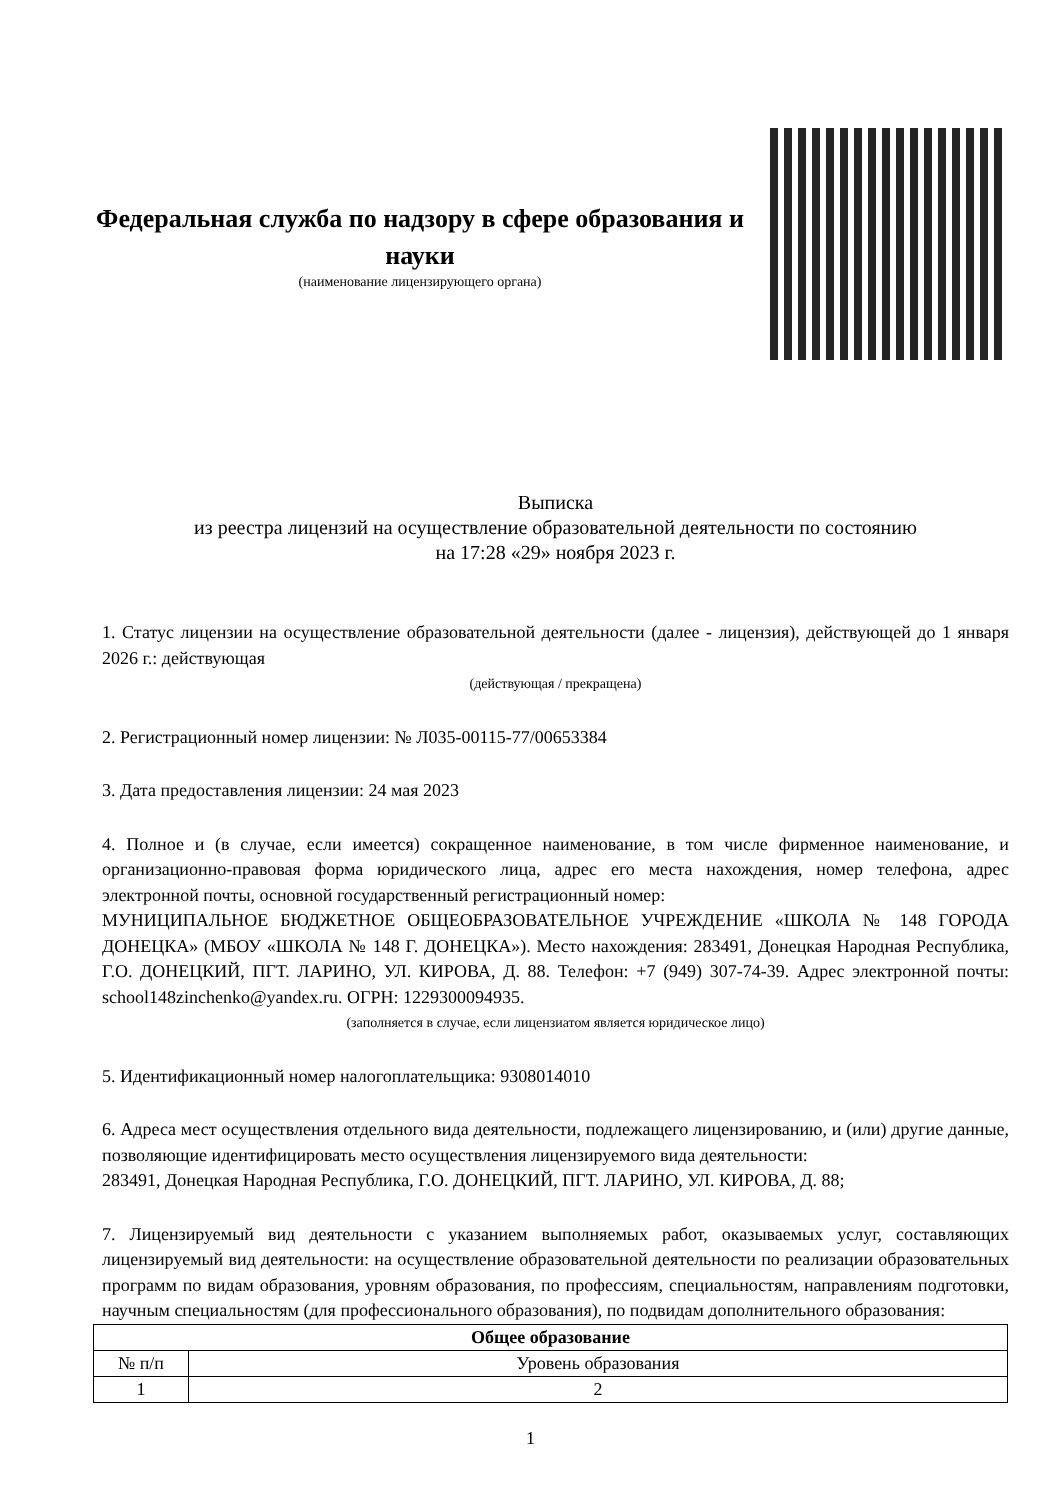Федеральная служба по надзору в сфере образования и науки
(наименование лицензирующего органа)
Выписка
из реестра лицензий на осуществление образовательной деятельности по состоянию
на 17:28 «29» ноября 2023 г.
1. Статус лицензии на осуществление образовательной деятельности (далее - лицензия), действующей до 1 января 2026 г.: действующая
(действующая / прекращена)
2. Регистрационный номер лицензии: № Л035-00115-77/00653384
3. Дата предоставления лицензии: 24 мая 2023
4. Полное и (в случае, если имеется) сокращенное наименование, в том числе фирменное наименование, и организационно-правовая форма юридического лица, адрес его места нахождения, номер телефона, адрес электронной почты, основной государственный регистрационный номер:
МУНИЦИПАЛЬНОЕ БЮДЖЕТНОЕ ОБЩЕОБРАЗОВАТЕЛЬНОЕ УЧРЕЖДЕНИЕ «ШКОЛА № 148 ГОРОДА ДОНЕЦКА» (МБОУ «ШКОЛА № 148 Г. ДОНЕЦКА»). Место нахождения: 283491, Донецкая Народная Республика, Г.О. ДОНЕЦКИЙ, ПГТ. ЛАРИНО, УЛ. КИРОВА, Д. 88. Телефон: +7 (949) 307-74-39. Адрес электронной почты: school148zinchenko@yandex.ru. ОГРН: 1229300094935.
(заполняется в случае, если лицензиатом является юридическое лицо)
5. Идентификационный номер налогоплательщика: 9308014010
6. Адреса мест осуществления отдельного вида деятельности, подлежащего лицензированию, и (или) другие данные, позволяющие идентифицировать место осуществления лицензируемого вида деятельности:
283491, Донецкая Народная Республика, Г.О. ДОНЕЦКИЙ, ПГТ. ЛАРИНО, УЛ. КИРОВА, Д. 88;
7. Лицензируемый вид деятельности с указанием выполняемых работ, оказываемых услуг, составляющих лицензируемый вид деятельности: на осуществление образовательной деятельности по реализации образовательных программ по видам образования, уровням образования, по профессиям, специальностям, направлениям подготовки, научным специальностям (для профессионального образования), по подвидам дополнительного образования:
| Общее образование | |
| --- | --- |
| № п/п | Уровень образования |
| 1 | 2 |
1